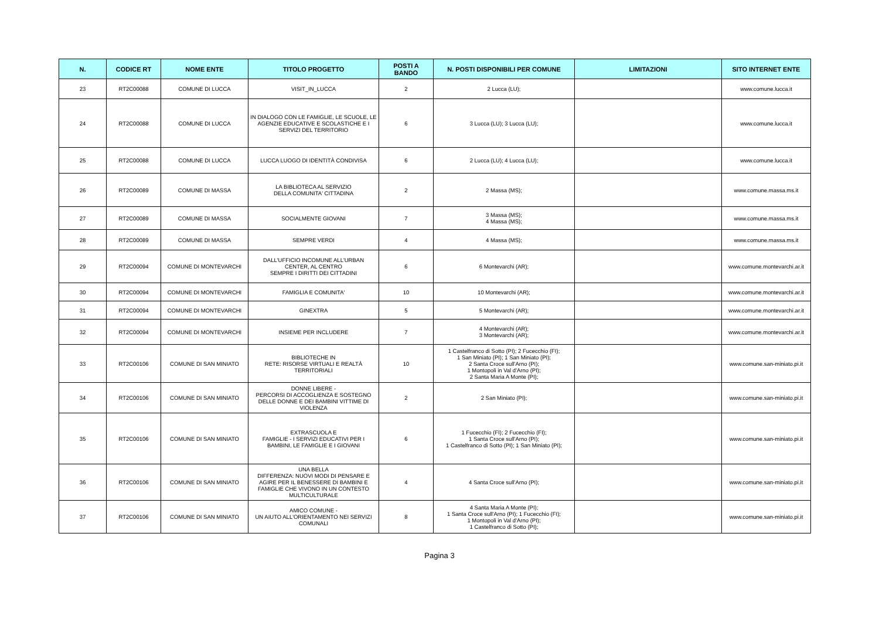| N. | CODICE RT | NOME ENTE | TITOLO PROGETTO | POSTI A BANDO | N. POSTI DISPONIBILI PER COMUNE | LIMITAZIONI | SITO INTERNET ENTE |
| --- | --- | --- | --- | --- | --- | --- | --- |
| 23 | RT2C00088 | COMUNE DI LUCCA | VISIT_IN_LUCCA | 2 | 2 Lucca (LU); | | www.comune.lucca.it |
| 24 | RT2C00088 | COMUNE DI LUCCA | IN DIALOGO CON LE FAMIGLIE, LE SCUOLE, LE AGENZIE EDUCATIVE E SCOLASTICHE E I SERVIZI DEL TERRITORIO | 6 | 3 Lucca (LU); 3 Lucca (LU); | | www.comune.lucca.it |
| 25 | RT2C00088 | COMUNE DI LUCCA | LUCCA LUOGO DI IDENTITÀ CONDIVISA | 6 | 2 Lucca (LU); 4 Lucca (LU); | | www.comune.lucca.it |
| 26 | RT2C00089 | COMUNE DI MASSA | LA BIBLIOTECA AL SERVIZIO DELLA COMUNITA' CITTADINA | 2 | 2 Massa (MS); | | www.comune.massa.ms.it |
| 27 | RT2C00089 | COMUNE DI MASSA | SOCIALMENTE GIOVANI | 7 | 3 Massa (MS); 4 Massa (MS); | | www.comune.massa.ms.it |
| 28 | RT2C00089 | COMUNE DI MASSA | SEMPRE VERDI | 4 | 4 Massa (MS); | | www.comune.massa.ms.it |
| 29 | RT2C00094 | COMUNE DI MONTEVARCHI | DALL'UFFICIO INCOMUNE ALL'URBAN CENTER, AL CENTRO SEMPRE I DIRITTI DEI CITTADINI | 6 | 6 Montevarchi (AR); | | www.comune.montevarchi.ar.it |
| 30 | RT2C00094 | COMUNE DI MONTEVARCHI | FAMIGLIA E COMUNITA' | 10 | 10 Montevarchi (AR); | | www.comune.montevarchi.ar.it |
| 31 | RT2C00094 | COMUNE DI MONTEVARCHI | GINEXTRA | 5 | 5 Montevarchi (AR); | | www.comune.montevarchi.ar.it |
| 32 | RT2C00094 | COMUNE DI MONTEVARCHI | INSIEME PER INCLUDERE | 7 | 4 Montevarchi (AR); 3 Montevarchi (AR); | | www.comune.montevarchi.ar.it |
| 33 | RT2C00106 | COMUNE DI SAN MINIATO | BIBLIOTECHE IN RETE: RISORSE VIRTUALI E REALTÀ TERRITORIALI | 10 | 1 Castelfranco di Sotto (PI); 2 Fucecchio (FI); 1 San Miniato (PI); 1 San Miniato (PI); 2 Santa Croce sull'Arno (PI); 1 Montopoli in Val d'Arno (PI); 2 Santa Maria A Monte (PI); | | www.comune.san-miniato.pi.it |
| 34 | RT2C00106 | COMUNE DI SAN MINIATO | DONNE LIBERE - PERCORSI DI ACCOGLIENZA E SOSTEGNO DELLE DONNE E DEI BAMBINI VITTIME DI VIOLENZA | 2 | 2 San Miniato (PI); | | www.comune.san-miniato.pi.it |
| 35 | RT2C00106 | COMUNE DI SAN MINIATO | EXTRASCUOLA E FAMIGLIE - I SERVIZI EDUCATIVI PER I BAMBINI, LE FAMIGLIE E I GIOVANI | 6 | 1 Fucecchio (FI); 2 Fucecchio (FI); 1 Santa Croce sull'Arno (PI); 1 Castelfranco di Sotto (PI); 1 San Miniato (PI); | | www.comune.san-miniato.pi.it |
| 36 | RT2C00106 | COMUNE DI SAN MINIATO | UNA BELLA DIFFERENZA: NUOVI MODI DI PENSARE E AGIRE PER IL BENESSERE DI BAMBINI E FAMIGLIE CHE VIVONO IN UN CONTESTO MULTICULTURALE | 4 | 4 Santa Croce sull'Arno (PI); | | www.comune.san-miniato.pi.it |
| 37 | RT2C00106 | COMUNE DI SAN MINIATO | AMICO COMUNE - UN AIUTO ALL'ORIENTAMENTO NEI SERVIZI COMUNALI | 8 | 4 Santa Maria A Monte (PI); 1 Santa Croce sull'Arno (PI); 1 Fucecchio (FI); 1 Montopoli in Val d'Arno (PI); 1 Castelfranco di Sotto (PI); | | www.comune.san-miniato.pi.it |
Pagina 3